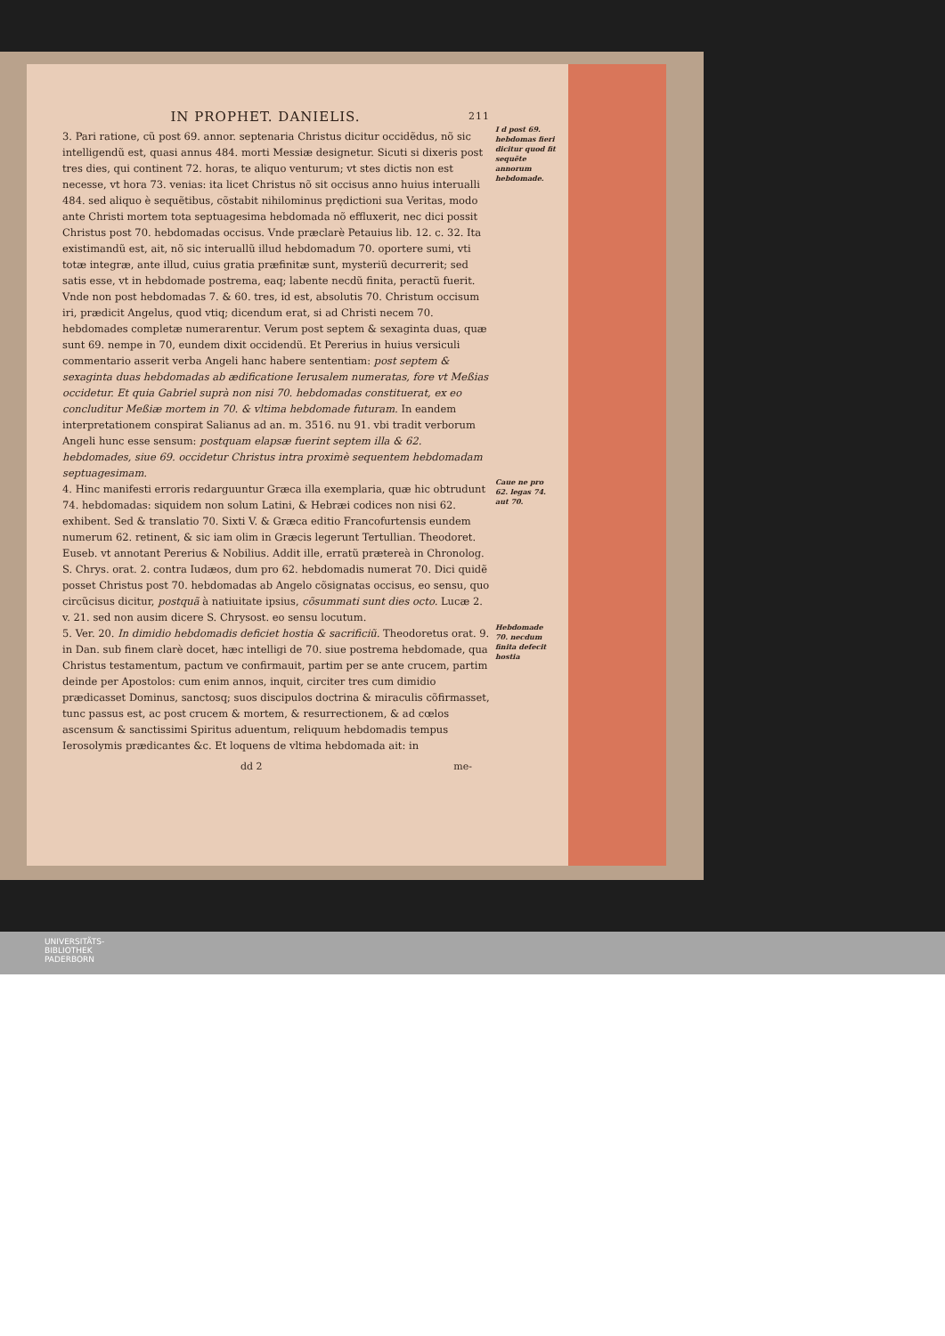IN PROPHET. DANIELIS. 211
3. Pari ratione, cũ post 69. annor. septenaria Christus dicitur occidẽdus, nõ sic intelligendũ est, quasi annus 484. morti Messiæ designetur. Sicuti si dixeris post tres dies, qui continent 72. horas, te aliquo venturum; vt stes dictis non est necesse, vt hora 73. venias: ita licet Christus nõ sit occisus anno huius interualli 484. sed aliquo è sequẽtibus, cõstabit nihilominus prędictioni sua Veritas, modo ante Christi mortem tota septuagesima hebdomada nõ effluxerit, nec dici possit Christus post 70. hebdomadas occisus. Vnde præclarè Petauius lib. 12. c. 32. Ita existimandũ est, ait, nõ sic interuallũ illud hebdomadum 70. oportere sumi, vti totæ integræ, ante illud, cuius gratia præfinitæ sunt, mysteriũ decurrerit; sed satis esse, vt in hebdomade postrema, eaq; labente necdũ finita, peractũ fuerit. Vnde non post hebdomadas 7. & 60. tres, id est, absolutis 70. Christum occisum iri, prædicit Angelus, quod vtiq; dicendum erat, si ad Christi necem 70. hebdomades completæ numerarentur. Verum post septem & sexaginta duas, quæ sunt 69. nempe in 70, eundem dixit occidendũ. Et Pererius in huius versiculi commentario asserit verba Angeli hanc habere sententiam: post septem & sexaginta duas hebdomadas ab ædificatione Ierusalem numeratas, fore vt Meßias occidetur. Et quia Gabriel suprà non nisi 70. hebdomadas constituerat, ex eo concluditur Meßiæ mortem in 70. & vltima hebdomade futuram. In eandem interpretationem conspirat Salianus ad an. m. 3516. nu 91. vbi tradit verborum Angeli hunc esse sensum: postquam elapsæ fuerint septem illa & 62. hebdomades, siue 69. occidetur Christus intra proximè sequentem hebdomadam septuagesimam.
4. Hinc manifesti erroris redarguuntur Græca illa exemplaria, quæ hic obtrudunt 74. hebdomadas: siquidem non solum Latini, & Hebræi codices non nisi 62. exhibent. Sed & translatio 70. Sixti V. & Græca editio Francofurtensis eundem numerum 62. retinent, & sic iam olim in Græcis legerunt Tertullian. Theodoret. Euseb. vt annotant Pererius & Nobilius. Addit ille, erratũ prætereà in Chronolog. S. Chrys. orat. 2. contra Iudæos, dum pro 62. hebdomadis numerat 70. Dici quidẽ posset Christus post 70. hebdomadas ab Angelo cõsignatas occisus, eo sensu, quo circũcisus dicitur, postquã à natiuitate ipsius, cõsummati sunt dies octo. Lucæ 2. v. 21. sed non ausim dicere S. Chrysost. eo sensu locutum.
5. Ver. 20. In dimidio hebdomadis deficiet hostia & sacrificiũ. Theodoretus orat. 9. in Dan. sub finem clarè docet, hæc intelligi de 70. siue postrema hebdomade, qua Christus testamentum, pactum ve confirmauit, partim per se ante crucem, partim deinde per Apostolos: cum enim annos, inquit, circiter tres cum dimidio prædicasset Dominus, sanctosq; suos discipulos doctrina & miraculis cõfirmasset, tunc passus est, ac post crucem & mortem, & resurrectionem, & ad cœlos ascensum & sanctissimi Spiritus aduentum, reliquum hebdomadis tempus Ierosolymis prædicantes &c. Et loquens de vltima hebdomada ait: in
dd 2 me-
I d post 69. hebdomas fieri dicitur quod fit sequẽte annorum hebdomade.
Caue ne pro 62. legas 74. aut 70.
Hebdomade 70. necdum finita defecit hostia
UNIVERSITÄTS-
BIBLIOTHEK
PADERBORN